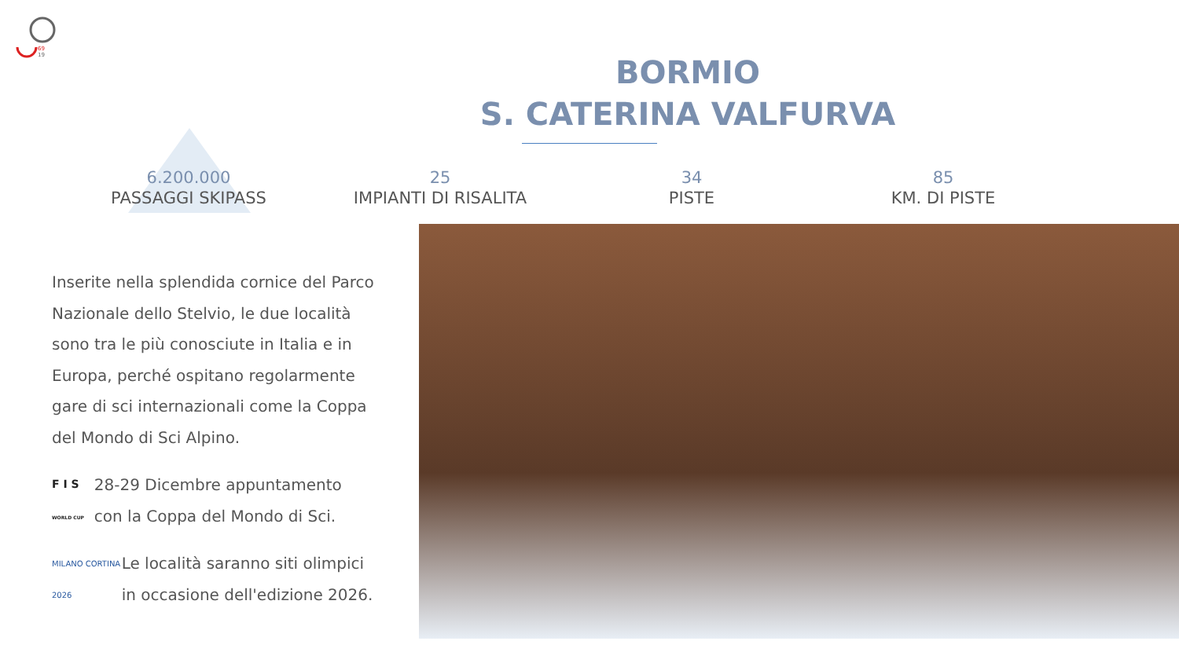69
19
BORMIO
S. CATERINA VALFURVA
6.200.000
PASSAGGI SKIPASS
25
IMPIANTI DI RISALITA
34
PISTE
85
KM. DI PISTE
Inserite nella splendida cornice del Parco Nazionale dello Stelvio, le due località sono tra le più conosciute in Italia e in Europa, perché ospitano regolarmente gare di sci internazionali come la Coppa del Mondo di Sci Alpino.
F I S
WORLD CUP
28-29 Dicembre appuntamento con la Coppa del Mondo di Sci.
MILANO CORTINA 2026
Le località saranno siti olimpici in occasione dell'edizione 2026.